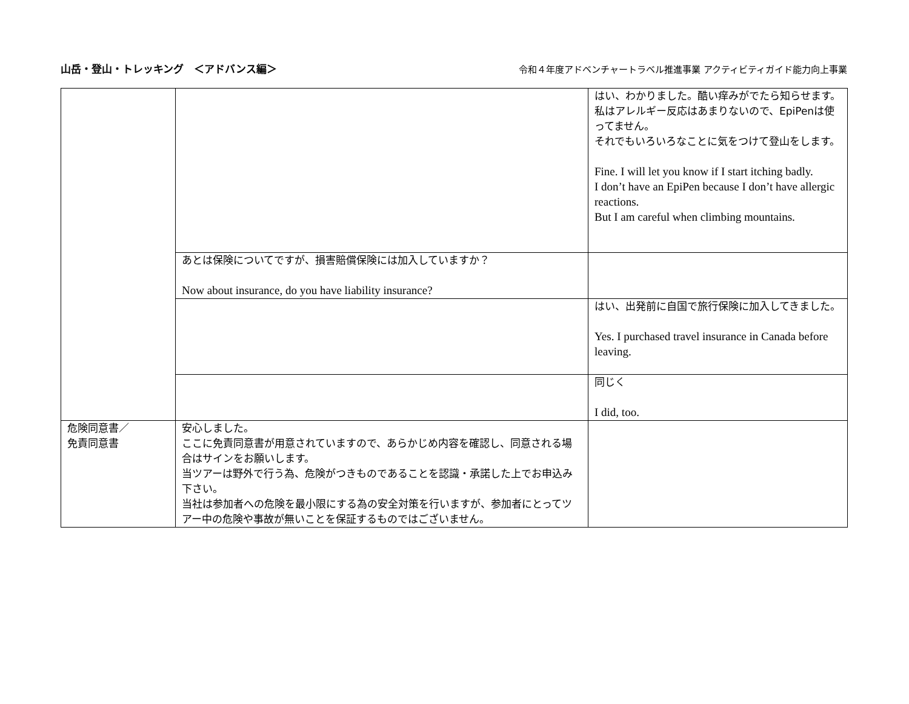山岳・登山・トレッキング　＜アドバンス編＞
令和４年度アドベンチャートラベル推進事業 アクティビティガイド能力向上事業
| | | はい、わかりました。酷い痒みがでたら知らせます。 私はアレルギー反応はあまりないので、EpiPenは使ってません。 それでもいろいろなことに気をつけて登山をします。 Fine. I will let you know if I start itching badly. I don’t have an EpiPen because I don’t have allergic reactions. But I am careful when climbing mountains. |
| | あとは保険についてですが、損害賠償保険には加入していますか？ Now about insurance, do you have liability insurance? | |
| | | はい、出発前に自国で旅行保険に加入してきました。 Yes. I purchased travel insurance in Canada before leaving. |
| | | 同じく I did, too. |
| 危険同意書／ 免責同意書 | 安心しました。 ここに免責同意書が用意されていますので、あらかじめ内容を確認し、同意される場合はサインをお願いします。 当ツアーは野外で行う為、危険がつきものであることを認識・承諾した上でお申込み下さい。 当社は参加者への危険を最小限にする為の安全対策を行いますが、参加者にとってツアー中の危険や事故が無いことを保証するものではございません。 | |